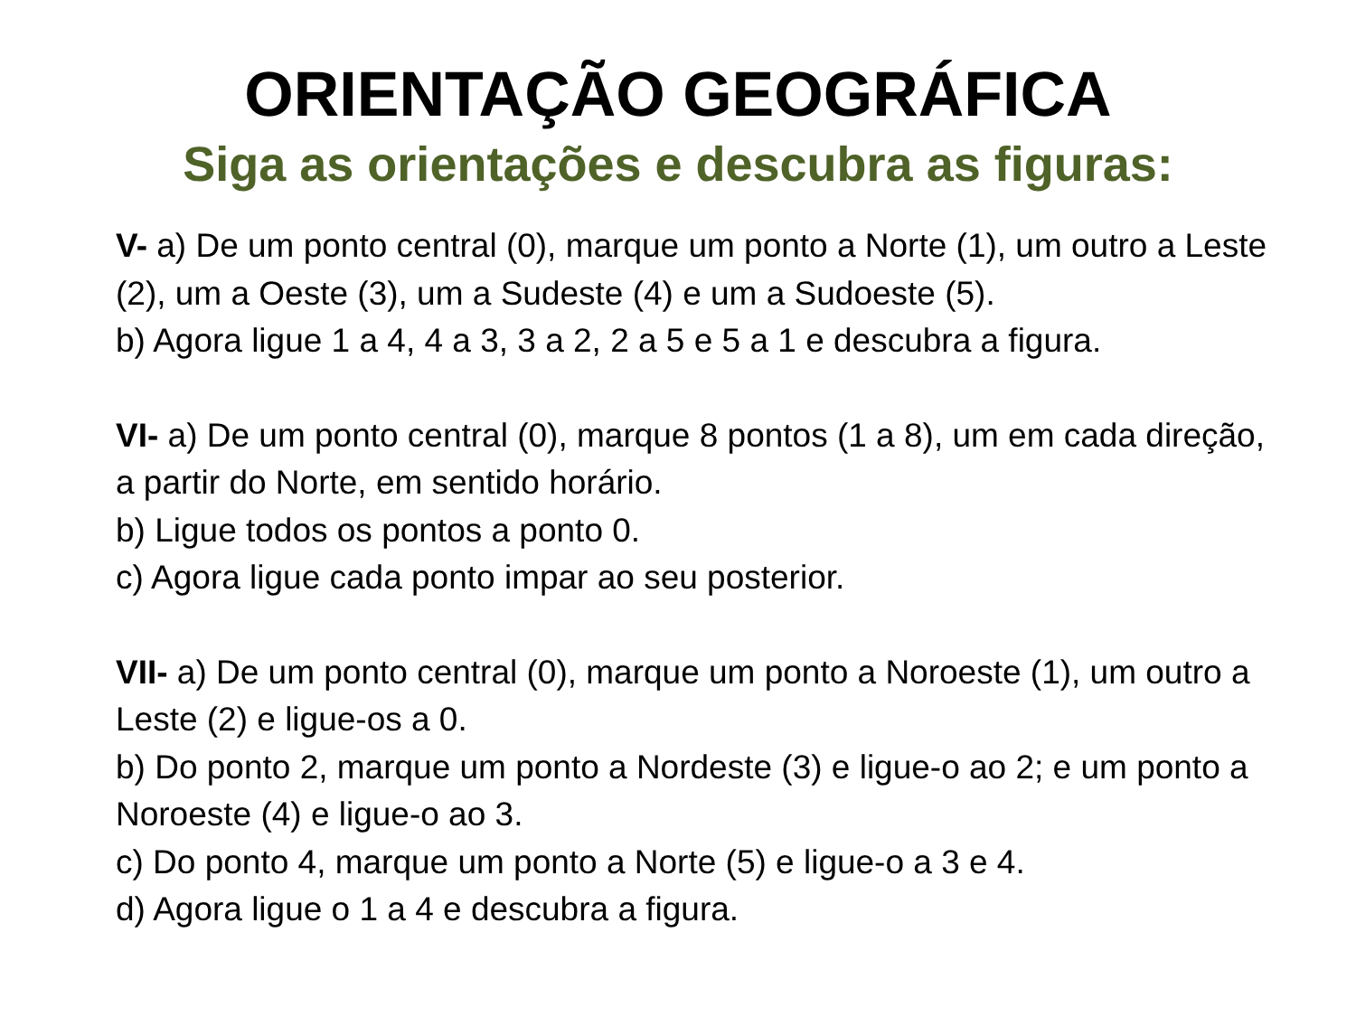ORIENTAÇÃO GEOGRÁFICA
Siga as orientações e descubra as figuras:
V- a) De um ponto central (0), marque um ponto a Norte (1), um outro a Leste (2), um a Oeste (3), um a Sudeste (4) e um a Sudoeste (5).
b) Agora ligue 1 a 4, 4 a 3, 3 a 2, 2 a 5 e 5 a 1 e descubra a figura.
VI- a) De um ponto central (0), marque 8 pontos (1 a 8), um em cada direção, a partir do Norte, em sentido horário.
b) Ligue todos os pontos a ponto 0.
c) Agora ligue cada ponto impar ao seu posterior.
VII- a) De um ponto central (0), marque um ponto a Noroeste (1), um outro a Leste (2) e ligue-os a 0.
b) Do ponto 2, marque um ponto a Nordeste (3) e ligue-o ao 2; e um ponto a Noroeste (4) e ligue-o ao 3.
c) Do ponto 4, marque um ponto a Norte (5) e ligue-o a 3 e 4.
d) Agora ligue o 1 a 4 e descubra a figura.